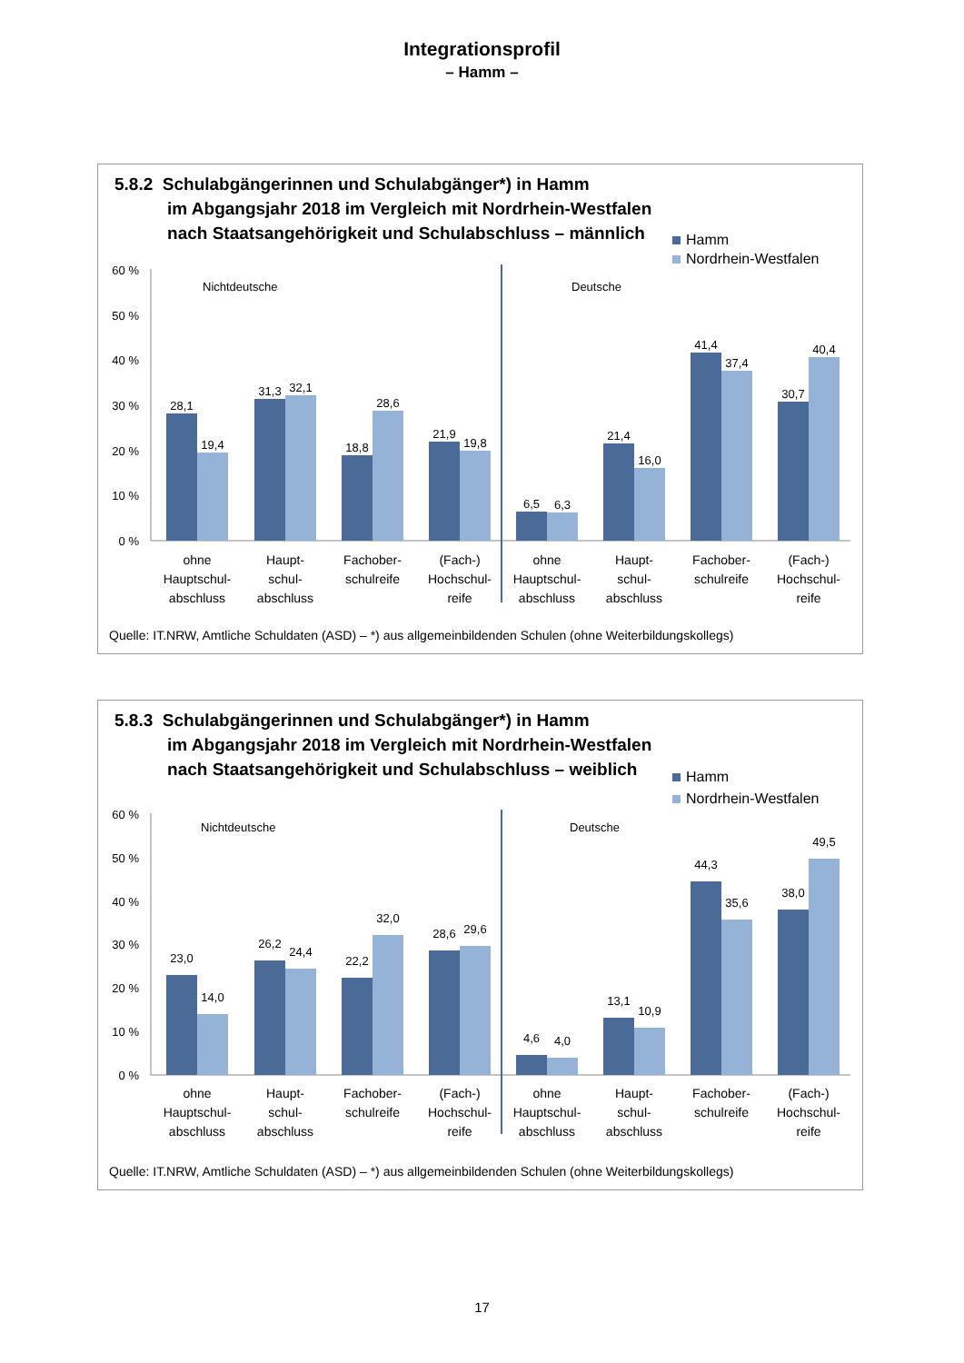Integrationsprofil
– Hamm –
5.8.2 Schulabgängerinnen und Schulabgänger*) in Hamm
im Abgangsjahr 2018 im Vergleich mit Nordrhein-Westfalen
nach Staatsangehörigkeit und Schulabschluss – männlich
Hamm
Nordrhein-Westfalen
60 %
50 %
40 %
30 %
20 %
10 %
0 %
Nichtdeutsche
Deutsche
28,1
19,4
31,3
32,1
18,8
28,6
21,9
19,8
6,5
6,3
21,4
16,0
41,4
37,4
30,7
40,4
ohne
Hauptschul-
abschluss
Haupt-
schul-
abschluss
Fachober-
schulreife
(Fach-)
Hochschul-
reife
ohne
Hauptschul-
abschluss
Haupt-
schul-
abschluss
Fachober-
schulreife
(Fach-)
Hochschul-
reife
Quelle: IT.NRW, Amtliche Schuldaten (ASD) – *) aus allgemeinbildenden Schulen (ohne Weiterbildungskollegs)
5.8.3 Schulabgängerinnen und Schulabgänger*) in Hamm
im Abgangsjahr 2018 im Vergleich mit Nordrhein-Westfalen
nach Staatsangehörigkeit und Schulabschluss – weiblich
Hamm
Nordrhein-Westfalen
60 %
50 %
40 %
30 %
20 %
10 %
0 %
Nichtdeutsche
Deutsche
23,0
14,0
26,2
24,4
22,2
32,0
28,6
29,6
4,6
4,0
13,1
10,9
44,3
35,6
38,0
49,5
ohne
Hauptschul-
abschluss
Haupt-
schul-
abschluss
Fachober-
schulreife
(Fach-)
Hochschul-
reife
ohne
Hauptschul-
abschluss
Haupt-
schul-
abschluss
Fachober-
schulreife
(Fach-)
Hochschul-
reife
Quelle: IT.NRW, Amtliche Schuldaten (ASD) – *) aus allgemeinbildenden Schulen (ohne Weiterbildungskollegs)
17